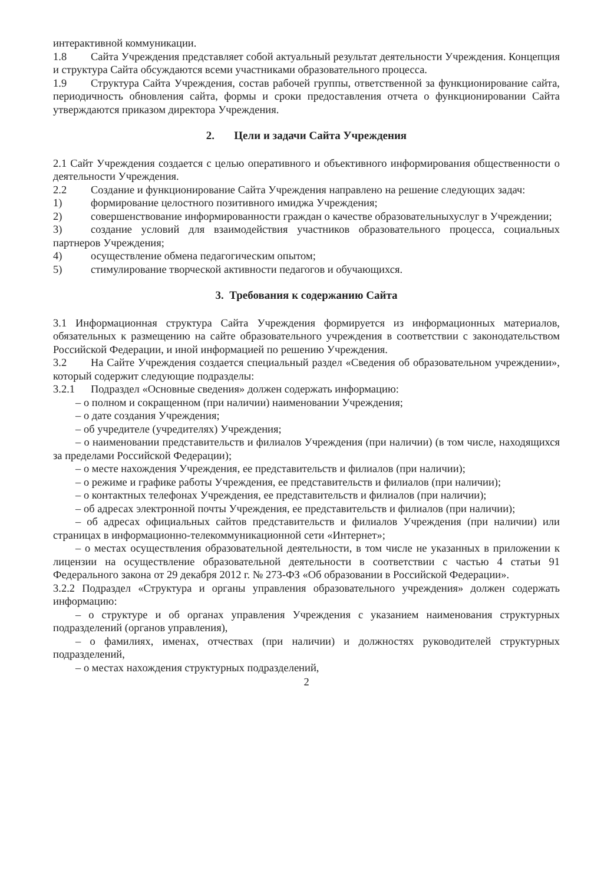интерактивной коммуникации.
1.8 Сайта Учреждения представляет собой актуальный результат деятельности Учреждения. Концепция и структура Сайта обсуждаются всеми участниками образовательного процесса.
1.9 Структура Сайта Учреждения, состав рабочей группы, ответственной за функционирование сайта, периодичность обновления сайта, формы и сроки предоставления отчета о функционировании Сайта утверждаются приказом директора Учреждения.
2. Цели и задачи Сайта Учреждения
2.1 Сайт Учреждения создается с целью оперативного и объективного информирования общественности о деятельности Учреждения.
2.2 Создание и функционирование Сайта Учреждения направлено на решение следующих задач:
1) формирование целостного позитивного имиджа Учреждения;
2) совершенствование информированности граждан о качестве образовательныхуслуг в Учреждении;
3) создание условий для взаимодействия участников образовательного процесса, социальных партнеров Учреждения;
4) осуществление обмена педагогическим опытом;
5) стимулирование творческой активности педагогов и обучающихся.
3. Требования к содержанию Сайта
3.1 Информационная структура Сайта Учреждения формируется из информационных материалов, обязательных к размещению на сайте образовательного учреждения в соответствии с законодательством Российской Федерации, и иной информацией по решению Учреждения.
3.2 На Сайте Учреждения создается специальный раздел «Сведения об образовательном учреждении», который содержит следующие подразделы:
3.2.1 Подраздел «Основные сведения» должен содержать информацию:
– о полном и сокращенном (при наличии) наименовании Учреждения;
– о дате создания Учреждения;
– об учредителе (учредителях) Учреждения;
– о наименовании представительств и филиалов Учреждения (при наличии) (в том числе, находящихся за пределами Российской Федерации);
– о месте нахождения Учреждения, ее представительств и филиалов (при наличии);
– о режиме и графике работы Учреждения, ее представительств и филиалов (при наличии);
– о контактных телефонах Учреждения, ее представительств и филиалов (при наличии);
– об адресах электронной почты Учреждения, ее представительств и филиалов (при наличии);
– об адресах официальных сайтов представительств и филиалов Учреждения (при наличии) или страницах в информационно-телекоммуникационной сети «Интернет»;
– о местах осуществления образовательной деятельности, в том числе не указанных в приложении к лицензии на осуществление образовательной деятельности в соответствии с частью 4 статьи 91 Федерального закона от 29 декабря 2012 г. № 273-ФЗ «Об образовании в Российской Федерации».
3.2.2 Подраздел «Структура и органы управления образовательного учреждения» должен содержать информацию:
– о структуре и об органах управления Учреждения с указанием наименования структурных подразделений (органов управления),
– о фамилиях, именах, отчествах (при наличии) и должностях руководителей структурных подразделений,
– о местах нахождения структурных подразделений,
2